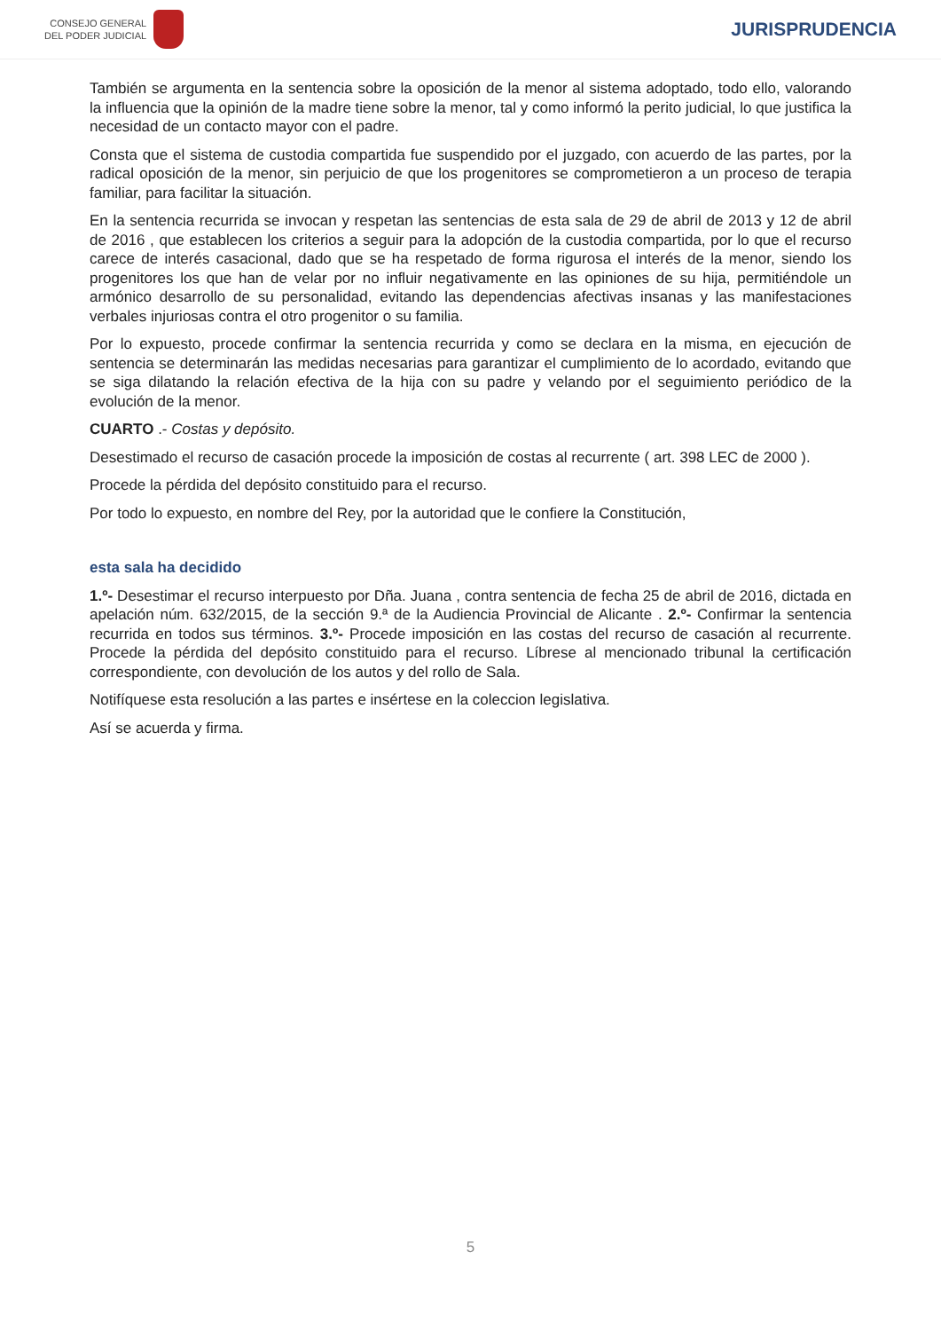CONSEJO GENERAL
DEL PODER JUDICIAL
JURISPRUDENCIA
También se argumenta en la sentencia sobre la oposición de la menor al sistema adoptado, todo ello, valorando la influencia que la opinión de la madre tiene sobre la menor, tal y como informó la perito judicial, lo que justifica la necesidad de un contacto mayor con el padre.
Consta que el sistema de custodia compartida fue suspendido por el juzgado, con acuerdo de las partes, por la radical oposición de la menor, sin perjuicio de que los progenitores se comprometieron a un proceso de terapia familiar, para facilitar la situación.
En la sentencia recurrida se invocan y respetan las sentencias de esta sala de 29 de abril de 2013 y 12 de abril de 2016 , que establecen los criterios a seguir para la adopción de la custodia compartida, por lo que el recurso carece de interés casacional, dado que se ha respetado de forma rigurosa el interés de la menor, siendo los progenitores los que han de velar por no influir negativamente en las opiniones de su hija, permitiéndole un armónico desarrollo de su personalidad, evitando las dependencias afectivas insanas y las manifestaciones verbales injuriosas contra el otro progenitor o su familia.
Por lo expuesto, procede confirmar la sentencia recurrida y como se declara en la misma, en ejecución de sentencia se determinarán las medidas necesarias para garantizar el cumplimiento de lo acordado, evitando que se siga dilatando la relación efectiva de la hija con su padre y velando por el seguimiento periódico de la evolución de la menor.
CUARTO .- Costas y depósito.
Desestimado el recurso de casación procede la imposición de costas al recurrente ( art. 398 LEC de 2000 ).
Procede la pérdida del depósito constituido para el recurso.
Por todo lo expuesto, en nombre del Rey, por la autoridad que le confiere la Constitución,
esta sala ha decidido
1.º- Desestimar el recurso interpuesto por Dña. Juana , contra sentencia de fecha 25 de abril de 2016, dictada en apelación núm. 632/2015, de la sección 9.ª de la Audiencia Provincial de Alicante . 2.º- Confirmar la sentencia recurrida en todos sus términos. 3.º- Procede imposición en las costas del recurso de casación al recurrente. Procede la pérdida del depósito constituido para el recurso. Líbrese al mencionado tribunal la certificación correspondiente, con devolución de los autos y del rollo de Sala.
Notifíquese esta resolución a las partes e insértese en la coleccion legislativa.
Así se acuerda y firma.
5